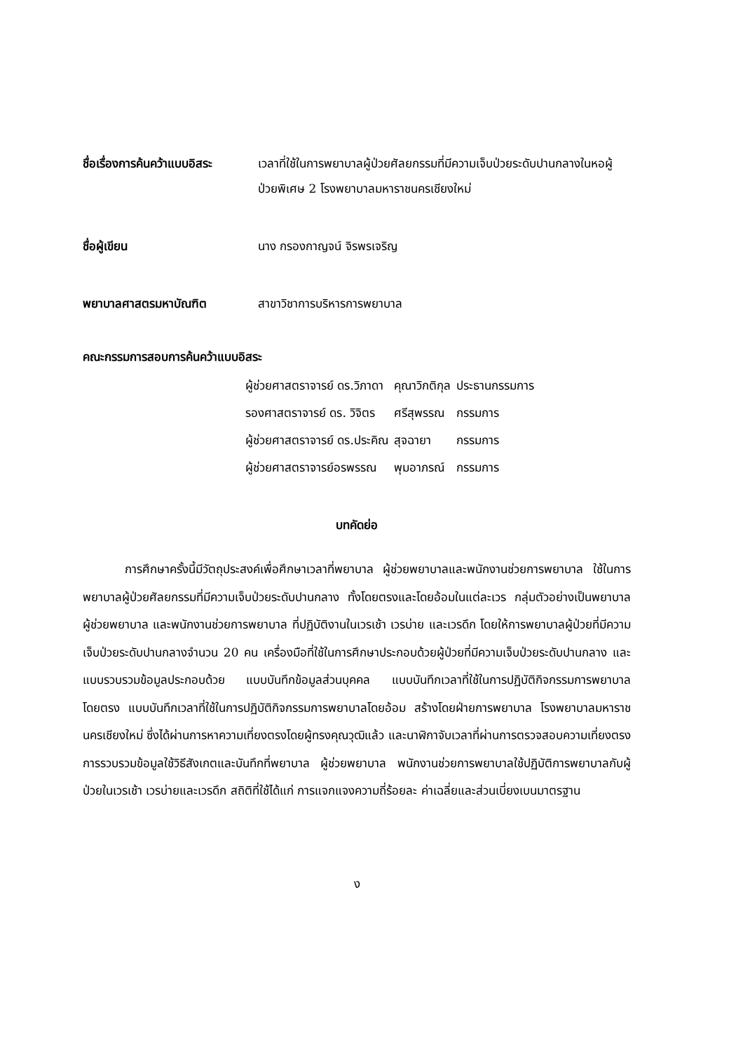ชื่อเรื่องการค้นคว้าแบบอิสระ
เวลาที่ใช้ในการพยาบาลผู้ป่วยศัลยกรรมที่มีความเจ็บป่วยระดับปานกลางในหอผู้ป่วยพิเศษ 2 โรงพยาบาลมหาราชนครเชียงใหม่
ชื่อผู้เขียน นาง กรองกาญจน์ จิรพรเจริญ
พยาบาลศาสตรมหาบัณฑิต สาขาวิชาการบริหารการพยาบาล
คณะกรรมการสอบการค้นคว้าแบบอิสระ
| ผู้ช่วยศาสตราจารย์ ดร.วิภาดา | คุณาวิกติกุล | ประธานกรรมการ |
| รองศาสตราจารย์ ดร. วิจิตร | ศรีสุพรรณ | กรรมการ |
| ผู้ช่วยศาสตราจารย์ ดร.ประคิณ | สุจฉายา | กรรมการ |
| ผู้ช่วยศาสตราจารย์อรพรรณ | พุมอาภรณ์ | กรรมการ |
บทคัดย่อ
การศึกษาครั้งนี้มีวัตถุประสงค์เพื่อศึกษาเวลาที่พยาบาล ผู้ช่วยพยาบาลและพนักงานช่วยการพยาบาล ใช้ในการพยาบาลผู้ป่วยศัลยกรรมที่มีความเจ็บป่วยระดับปานกลาง ทั้งโดยตรงและโดยอ้อมในแต่ละเวร กลุ่มตัวอย่างเป็นพยาบาล ผู้ช่วยพยาบาล และพนักงานช่วยการพยาบาล ที่ปฏิบัติงานในเวรเช้า เวรบ่าย และเวรดึก โดยให้การพยาบาลผู้ป่วยที่มีความเจ็บป่วยระดับปานกลางจำนวน 20 คน เครื่องมือที่ใช้ในการศึกษาประกอบด้วยผู้ป่วยที่มีความเจ็บป่วยระดับปานกลาง และแบบรวบรวมข้อมูลประกอบด้วย แบบบันทึกข้อมูลส่วนบุคคล แบบบันทึกเวลาที่ใช้ในการปฏิบัติกิจกรรมการพยาบาลโดยตรง แบบบันทึกเวลาที่ใช้ในการปฏิบัติกิจกรรมการพยาบาลโดยอ้อม สร้างโดยฝ่ายการพยาบาล โรงพยาบาลมหาราชนครเชียงใหม่ ซึ่งได้ผ่านการหาความเที่ยงตรงโดยผู้ทรงคุณวุฒิแล้ว และนาฬิกาจับเวลาที่ผ่านการตรวจสอบความเที่ยงตรง การรวบรวมข้อมูลใช้วิธีสังเกตและบันทึกที่พยาบาล ผู้ช่วยพยาบาล พนักงานช่วยการพยาบาลใช้ปฏิบัติการพยาบาลกับผู้ป่วยในเวรเช้า เวรบ่ายและเวรดึก สถิติที่ใช้ได้แก่ การแจกแจงความถี่ร้อยละ ค่าเฉลี่ยและส่วนเบี่ยงเบนมาตรฐาน
ง